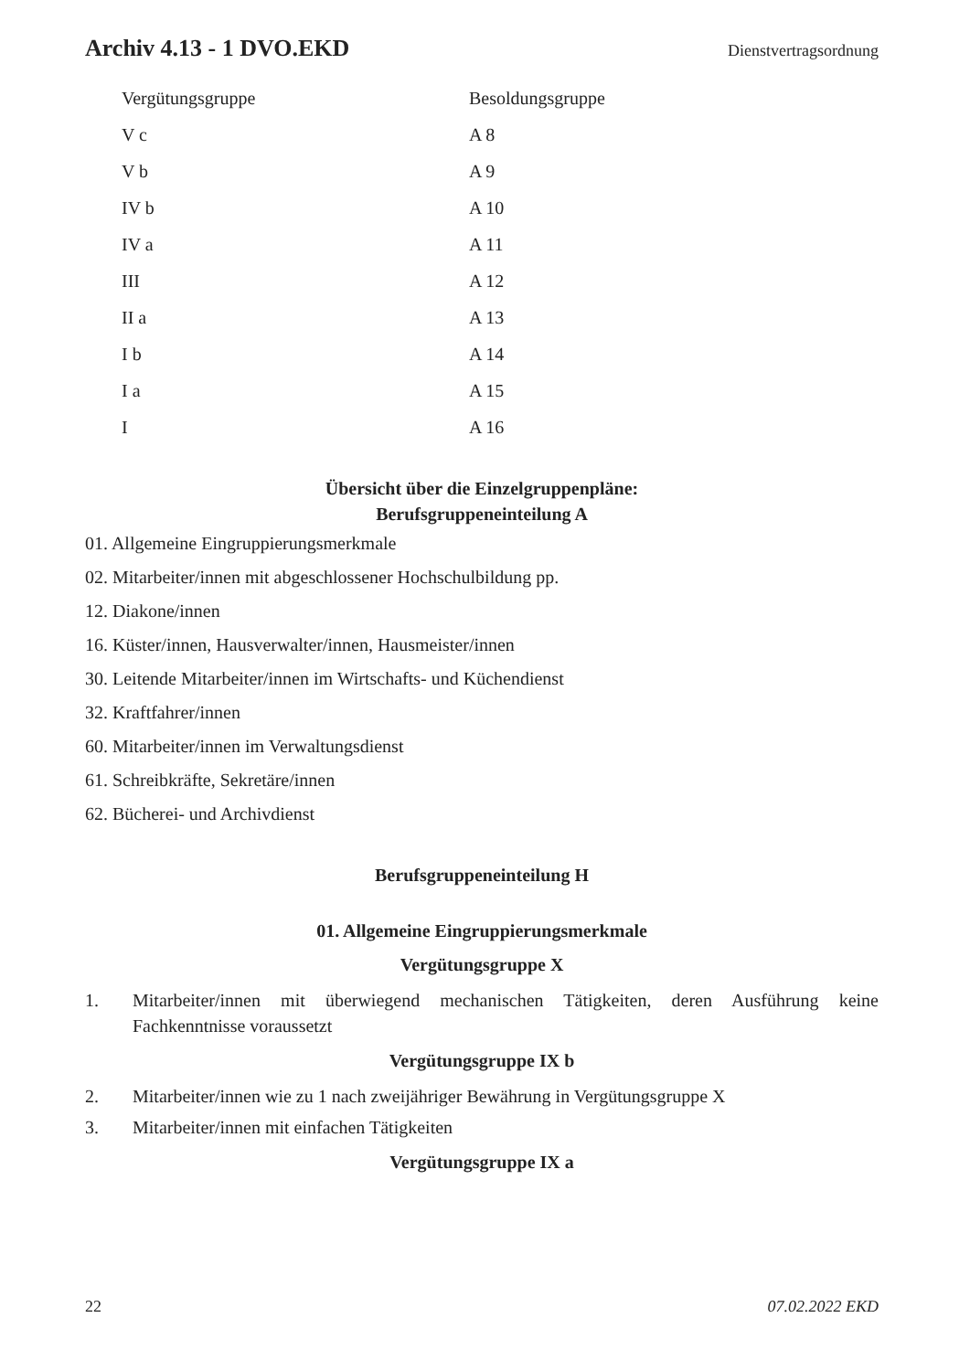Archiv 4.13 - 1 DVO.EKD Dienstvertragsordnung
| Vergütungsgruppe | Besoldungsgruppe |
| --- | --- |
| V c | A 8 |
| V b | A 9 |
| IV b | A 10 |
| IV a | A 11 |
| III | A 12 |
| II a | A 13 |
| I b | A 14 |
| I a | A 15 |
| I | A 16 |
Übersicht über die Einzelgruppenpläne:
Berufsgruppeneinteilung A
01. Allgemeine Eingruppierungsmerkmale
02. Mitarbeiter/innen mit abgeschlossener Hochschulbildung pp.
12. Diakone/innen
16. Küster/innen, Hausverwalter/innen, Hausmeister/innen
30. Leitende Mitarbeiter/innen im Wirtschafts- und Küchendienst
32. Kraftfahrer/innen
60. Mitarbeiter/innen im Verwaltungsdienst
61. Schreibkräfte, Sekretäre/innen
62. Bücherei- und Archivdienst
Berufsgruppeneinteilung H
01. Allgemeine Eingruppierungsmerkmale
Vergütungsgruppe X
1. Mitarbeiter/innen mit überwiegend mechanischen Tätigkeiten, deren Ausführung keine Fachkenntnisse voraussetzt
Vergütungsgruppe IX b
2. Mitarbeiter/innen wie zu 1 nach zweijähriger Bewährung in Vergütungsgruppe X
3. Mitarbeiter/innen mit einfachen Tätigkeiten
Vergütungsgruppe IX a
22 07.02.2022 EKD